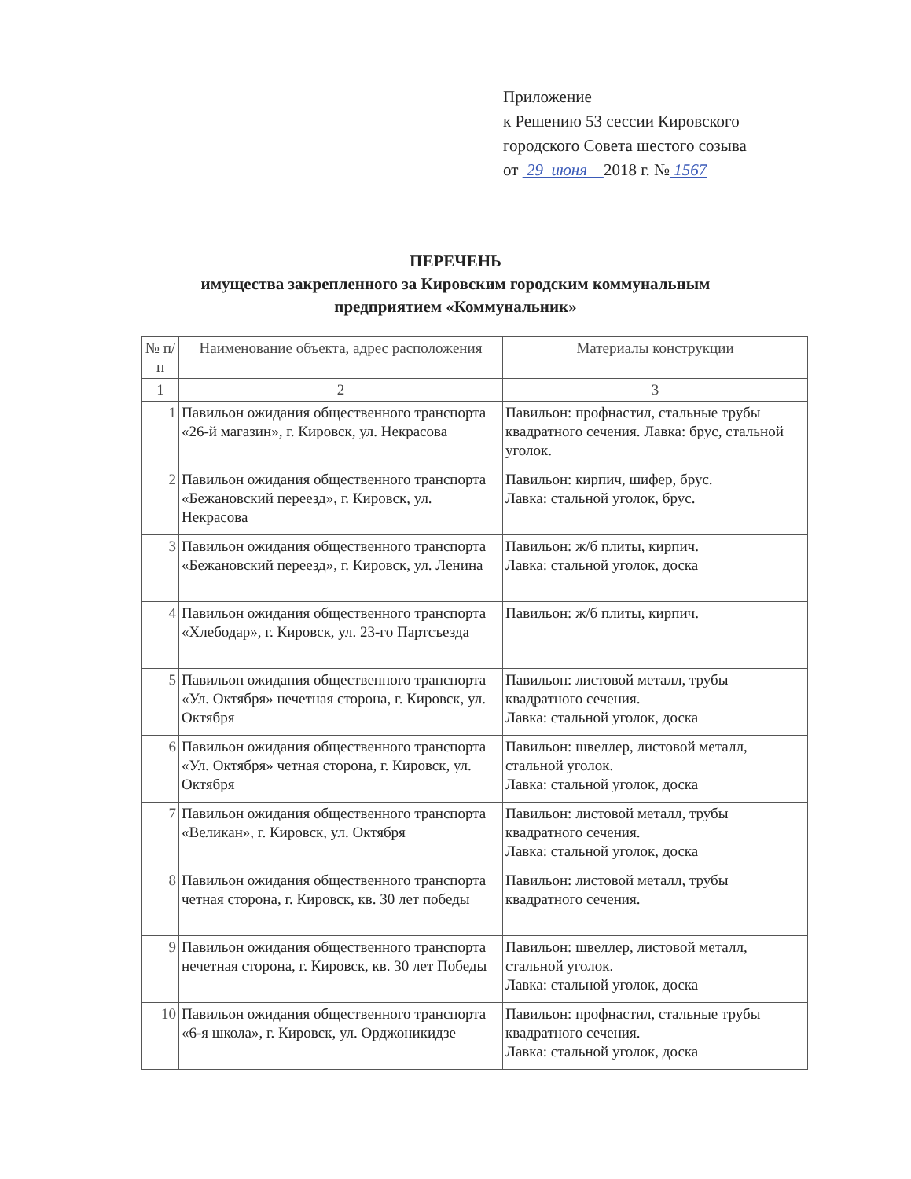Приложение
к Решению 53 сессии Кировского
городского Совета шестого созыва
от 29 июня 2018 г. № 1567
ПЕРЕЧЕНЬ
имущества закрепленного за Кировским городским коммунальным
предприятием «Коммунальник»
| № п/п | Наименование объекта, адрес расположения | Материалы конструкции |
| --- | --- | --- |
| 1 | 2 | 3 |
| 1 | Павильон ожидания общественного транспорта «26-й магазин», г. Кировск, ул. Некрасова | Павильон: профнастил, стальные трубы квадратного сечения. Лавка: брус, стальной уголок. |
| 2 | Павильон ожидания общественного транспорта «Бежановский переезд», г. Кировск, ул. Некрасова | Павильон: кирпич, шифер, брус. Лавка: стальной уголок, брус. |
| 3 | Павильон ожидания общественного транспорта «Бежановский переезд», г. Кировск, ул. Ленина | Павильон: ж/б плиты, кирпич. Лавка: стальной уголок, доска |
| 4 | Павильон ожидания общественного транспорта «Хлебодар», г. Кировск, ул. 23-го Партсъезда | Павильон: ж/б плиты, кирпич. |
| 5 | Павильон ожидания общественного транспорта «Ул. Октября» нечетная сторона, г. Кировск, ул. Октября | Павильон: листовой металл, трубы квадратного сечения. Лавка: стальной уголок, доска |
| 6 | Павильон ожидания общественного транспорта «Ул. Октября» четная сторона, г. Кировск, ул. Октября | Павильон: швеллер, листовой металл, стальной уголок. Лавка: стальной уголок, доска |
| 7 | Павильон ожидания общественного транспорта «Великан», г. Кировск, ул. Октября | Павильон: листовой металл, трубы квадратного сечения. Лавка: стальной уголок, доска |
| 8 | Павильон ожидания общественного транспорта четная сторона, г. Кировск, кв. 30 лет победы | Павильон: листовой металл, трубы квадратного сечения. |
| 9 | Павильон ожидания общественного транспорта нечетная сторона, г. Кировск, кв. 30 лет Победы | Павильон: швеллер, листовой металл, стальной уголок. Лавка: стальной уголок, доска |
| 10 | Павильон ожидания общественного транспорта «6-я школа», г. Кировск, ул. Орджоникидзе | Павильон: профнастил, стальные трубы квадратного сечения. Лавка: стальной уголок, доска |